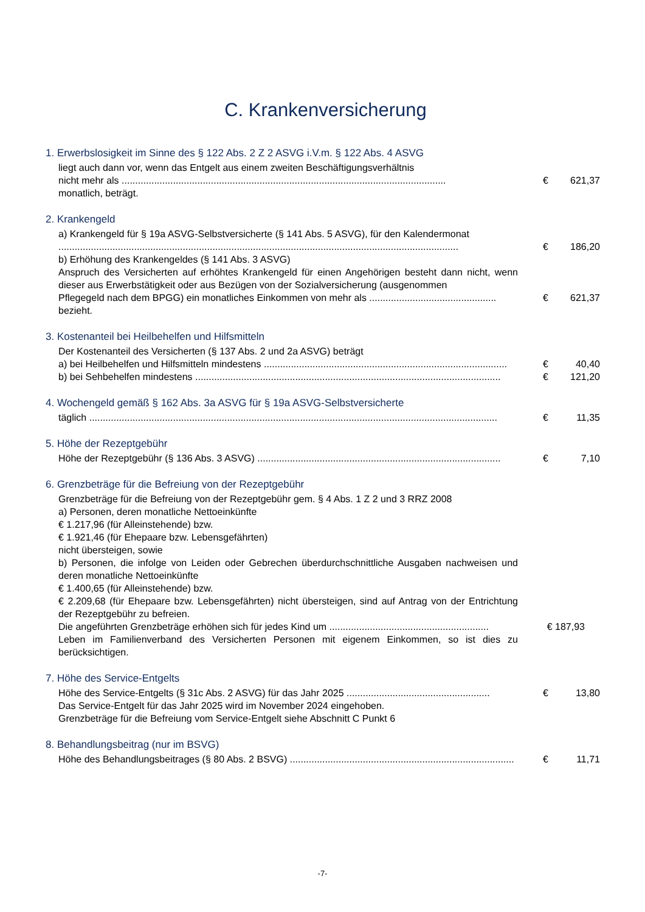C. Krankenversicherung
1. Erwerbslosigkeit im Sinne des § 122 Abs. 2 Z 2 ASVG i.V.m. § 122 Abs. 4 ASVG
liegt auch dann vor, wenn das Entgelt aus einem zweiten Beschäftigungsverhältnis
nicht mehr als ........................................................................................................................ € 621,37
monatlich, beträgt.
2. Krankengeld
a) Krankengeld für § 19a ASVG-Selbstversicherte (§ 141 Abs. 5 ASVG), für den Kalendermonat
.................................................................................................................................................... € 186,20
b) Erhöhung des Krankengeldes (§ 141 Abs. 3 ASVG)
Anspruch des Versicherten auf erhöhtes Krankengeld für einen Angehörigen besteht dann nicht, wenn dieser aus Erwerbstätigkeit oder aus Bezügen von der Sozialversicherung (ausgenommen
Pflegegeld nach dem BPGG) ein monatliches Einkommen von mehr als ............................................... € 621,37
bezieht.
3. Kostenanteil bei Heilbehelfen und Hilfsmitteln
Der Kostenanteil des Versicherten (§ 137 Abs. 2 und 2a ASVG) beträgt
a) bei Heilbehelfen und Hilfsmitteln mindestens .......................................................................................... € 40,40
b) bei Sehbehelfen mindestens ................................................................................................................. € 121,20
4. Wochengeld gemäß § 162 Abs. 3a ASVG für § 19a ASVG-Selbstversicherte
täglich ....................................................................................................................................................... € 11,35
5. Höhe der Rezeptgebühr
Höhe der Rezeptgebühr (§ 136 Abs. 3 ASVG) .......................................................................................... € 7,10
6. Grenzbeträge für die Befreiung von der Rezeptgebühr
Grenzbeträge für die Befreiung von der Rezeptgebühr gem. § 4 Abs. 1 Z 2 und 3 RRZ 2008
a) Personen, deren monatliche Nettoeinkünfte
€ 1.217,96 (für Alleinstehende) bzw.
€ 1.921,46 (für Ehepaare bzw. Lebensgefährten)
nicht übersteigen, sowie
b) Personen, die infolge von Leiden oder Gebrechen überdurchschnittliche Ausgaben nachweisen und deren monatliche Nettoeinkünfte
€ 1.400,65 (für Alleinstehende) bzw.
€ 2.209,68 (für Ehepaare bzw. Lebensgefährten) nicht übersteigen, sind auf Antrag von der Entrichtung der Rezeptgebühr zu befreien.
Die angeführten Grenzbeträge erhöhen sich für jedes Kind um ........................................................... € 187,93
Leben im Familienverband des Versicherten Personen mit eigenem Einkommen, so ist dies zu berücksichtigen.
7. Höhe des Service-Entgelts
Höhe des Service-Entgelts (§ 31c Abs. 2 ASVG) für das Jahr 2025 ..................................................... € 13,80
Das Service-Entgelt für das Jahr 2025 wird im November 2024 eingehoben.
Grenzbeträge für die Befreiung vom Service-Entgelt siehe Abschnitt C Punkt 6
8. Behandlungsbeitrag (nur im BSVG)
Höhe des Behandlungsbeitrages (§ 80 Abs. 2 BSVG) ................................................................................... € 11,71
-7-